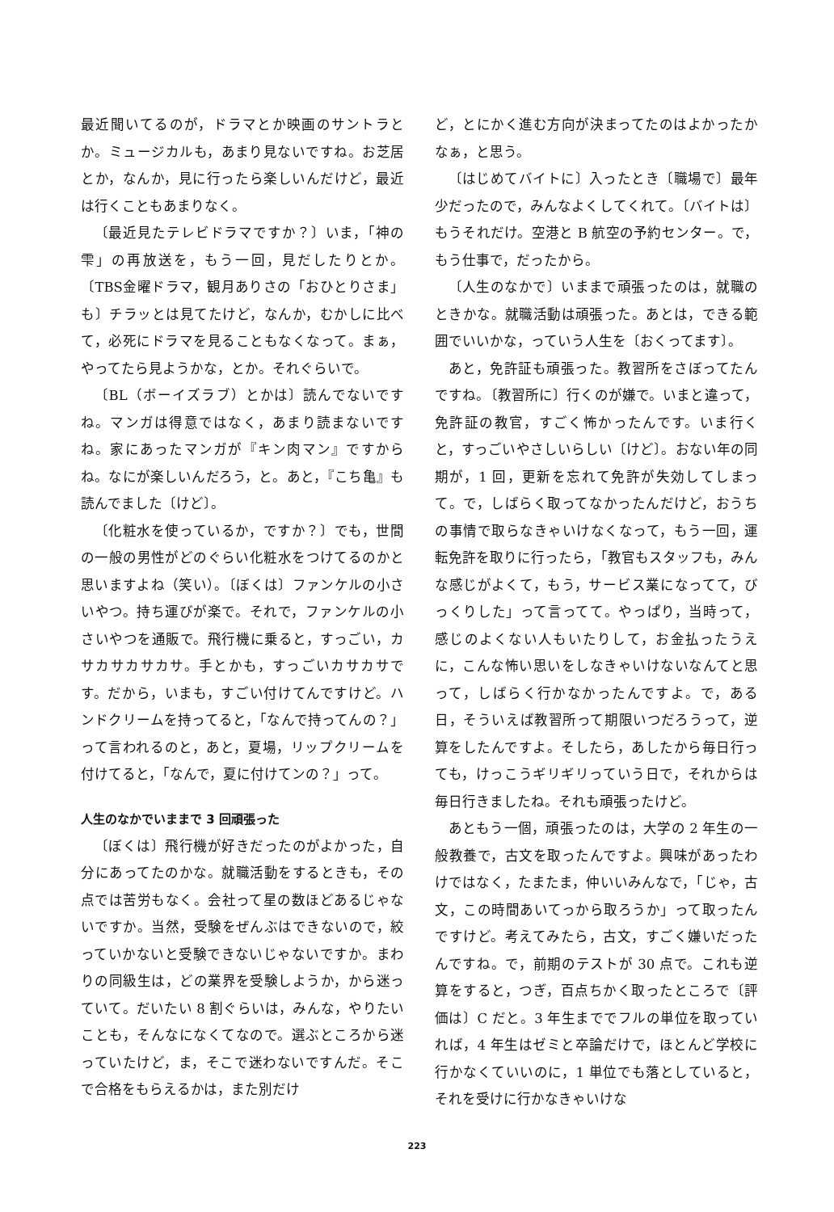最近聞いてるのが，ドラマとか映画のサントラとか。ミュージカルも，あまり見ないですね。お芝居とか，なんか，見に行ったら楽しいんだけど，最近は行くこともあまりなく。
〔最近見たテレビドラマですか？〕いま，「神の雫」の再放送を，もう一回，見だしたりとか。〔TBS金曜ドラマ，観月ありさの「おひとりさま」も〕チラッとは見てたけど，なんか，むかしに比べて，必死にドラマを見ることもなくなって。まぁ，やってたら見ようかな，とか。それぐらいで。
〔BL（ボーイズラブ）とかは〕読んでないですね。マンガは得意ではなく，あまり読まないですね。家にあったマンガが『キン肉マン』ですからね。なにが楽しいんだろう，と。あと，『こち亀』も読んでました〔けど〕。
〔化粧水を使っているか，ですか？〕でも，世間の一般の男性がどのぐらい化粧水をつけてるのかと思いますよね（笑い）。〔ぼくは〕ファンケルの小さいやつ。持ち運びが楽で。それで，ファンケルの小さいやつを通販で。飛行機に乗ると，すっごい，カサカサカサカサ。手とかも，すっごいカサカサです。だから，いまも，すごい付けてんですけど。ハンドクリームを持ってると，「なんで持ってんの？」って言われるのと，あと，夏場，リップクリームを付けてると，「なんで，夏に付けてンの？」って。
人生のなかでいままで 3 回頑張った
〔ぼくは〕飛行機が好きだったのがよかった，自分にあってたのかな。就職活動をするときも，その点では苦労もなく。会社って星の数ほどあるじゃないですか。当然，受験をぜんぶはできないので，絞っていかないと受験できないじゃないですか。まわりの同級生は，どの業界を受験しようか，から迷っていて。だいたい 8 割ぐらいは，みんな，やりたいことも，そんなになくてなので。選ぶところから迷っていたけど，ま，そこで迷わないですんだ。そこで合格をもらえるかは，また別だけ
ど，とにかく進む方向が決まってたのはよかったかなぁ，と思う。
〔はじめてバイトに〕入ったとき〔職場で〕最年少だったので，みんなよくしてくれて。〔バイトは〕もうそれだけ。空港と B 航空の予約センター。で，もう仕事で，だったから。
〔人生のなかで〕いままで頑張ったのは，就職のときかな。就職活動は頑張った。あとは，できる範囲でいいかな，っていう人生を〔おくってます〕。
あと，免許証も頑張った。教習所をさぼってたんですね。〔教習所に〕行くのが嫌で。いまと違って，免許証の教官，すごく怖かったんです。いま行くと，すっごいやさしいらしい〔けど〕。おない年の同期が，1 回，更新を忘れて免許が失効してしまって。で，しばらく取ってなかったんだけど，おうちの事情で取らなきゃいけなくなって，もう一回，運転免許を取りに行ったら，「教官もスタッフも，みんな感じがよくて，もう，サービス業になってて，びっくりした」って言ってて。やっぱり，当時って，感じのよくない人もいたりして，お金払ったうえに，こんな怖い思いをしなきゃいけないなんてと思って，しばらく行かなかったんですよ。で，ある日，そういえば教習所って期限いつだろうって，逆算をしたんですよ。そしたら，あしたから毎日行っても，けっこうギリギリっていう日で，それからは毎日行きましたね。それも頑張ったけど。
あともう一個，頑張ったのは，大学の 2 年生の一般教養で，古文を取ったんですよ。興味があったわけではなく，たまたま，仲いいみんなで，「じゃ，古文，この時間あいてっから取ろうか」って取ったんですけど。考えてみたら，古文，すごく嫌いだったんですね。で，前期のテストが 30 点で。これも逆算をすると，つぎ，百点ちかく取ったところで〔評価は〕C だと。3 年生まででフルの単位を取っていれば，4 年生はゼミと卒論だけで，ほとんど学校に行かなくていいのに，1 単位でも落としていると，それを受けに行かなきゃいけな
223